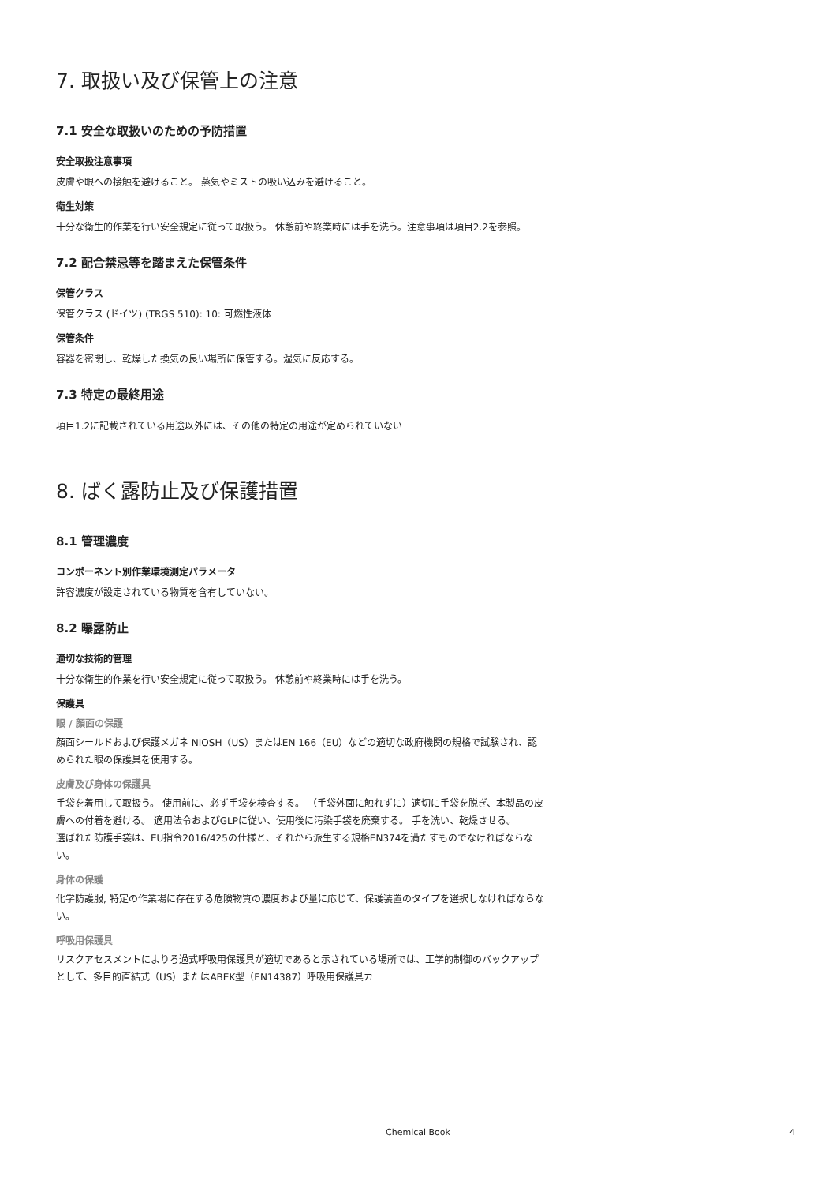7. 取扱い及び保管上の注意
7.1 安全な取扱いのための予防措置
安全取扱注意事項
皮膚や眼への接触を避けること。 蒸気やミストの吸い込みを避けること。
衛生対策
十分な衛生的作業を行い安全規定に従って取扱う。 休憩前や終業時には手を洗う。注意事項は項目2.2を参照。
7.2 配合禁忌等を踏まえた保管条件
保管クラス
保管クラス (ドイツ) (TRGS 510): 10: 可燃性液体
保管条件
容器を密閉し、乾燥した換気の良い場所に保管する。湿気に反応する。
7.3 特定の最終用途
項目1.2に記載されている用途以外には、その他の特定の用途が定められていない
8. ばく露防止及び保護措置
8.1 管理濃度
コンポーネント別作業環境測定パラメータ
許容濃度が設定されている物質を含有していない。
8.2 曝露防止
適切な技術的管理
十分な衛生的作業を行い安全規定に従って取扱う。 休憩前や終業時には手を洗う。
保護具
眼 / 顔面の保護
顔面シールドおよび保護メガネ NIOSH（US）またはEN 166（EU）などの適切な政府機関の規格で試験され、認められた眼の保護具を使用する。
皮膚及び身体の保護具
手袋を着用して取扱う。 使用前に、必ず手袋を検査する。 （手袋外面に触れずに）適切に手袋を脱ぎ、本製品の皮膚への付着を避ける。 適用法令およびGLPに従い、使用後に汚染手袋を廃棄する。 手を洗い、乾燥させる。
選ばれた防護手袋は、EU指令2016/425の仕様と、それから派生する規格EN374を満たすものでなければならない。
身体の保護
化学防護服, 特定の作業場に存在する危険物質の濃度および量に応じて、保護装置のタイプを選択しなければならない。
呼吸用保護具
リスクアセスメントによりろ過式呼吸用保護具が適切であると示されている場所では、工学的制御のバックアップとして、多目的直結式（US）またはABEK型（EN14387）呼吸用保護具カ
Chemical Book
4